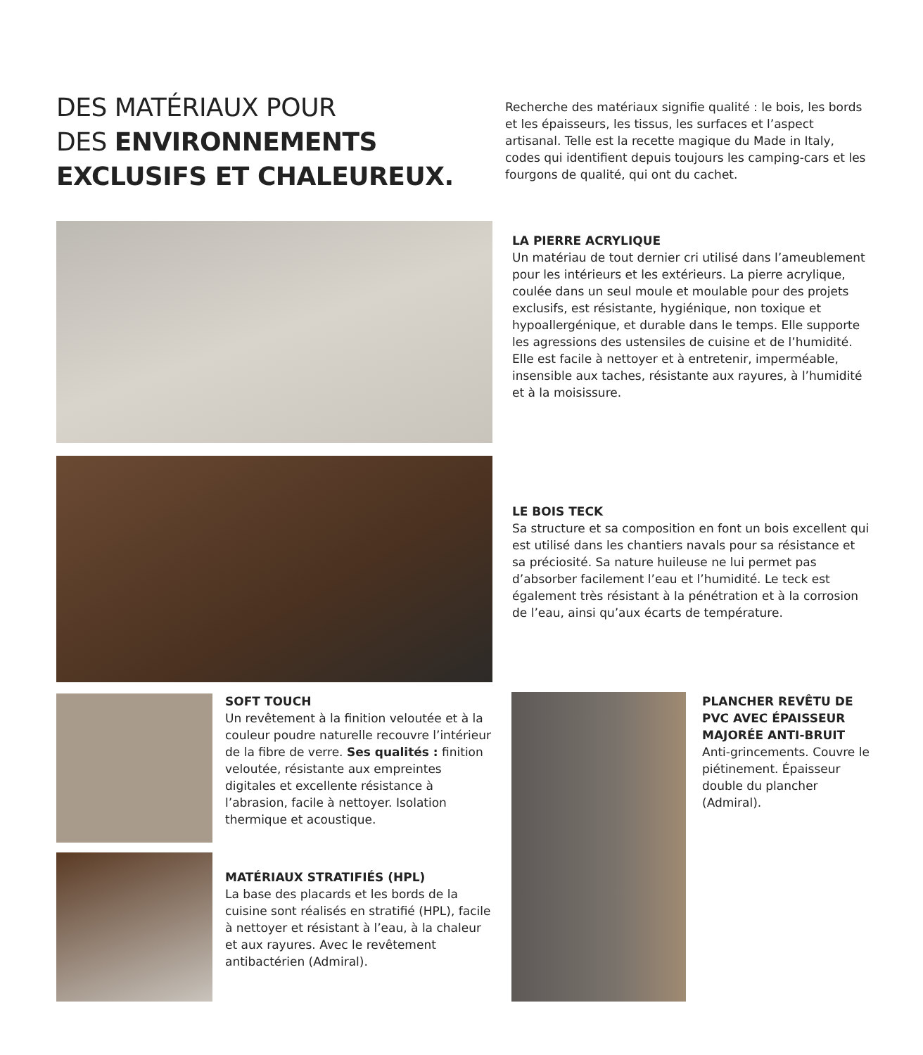DES MATÉRIAUX POUR
DES ENVIRONNEMENTS
EXCLUSIFS ET CHALEUREUX.
Recherche des matériaux signifie qualité : le bois, les bords et les épaisseurs, les tissus, les surfaces et l’aspect artisanal. Telle est la recette magique du Made in Italy, codes qui identifient depuis toujours les camping-cars et les fourgons de qualité, qui ont du cachet.
LA PIERRE ACRYLIQUE
Un matériau de tout dernier cri utilisé dans l’ameublement pour les intérieurs et les extérieurs. La pierre acrylique, coulée dans un seul moule et moulable pour des projets exclusifs, est résistante, hygiénique, non toxique et hypoallergénique, et durable dans le temps. Elle supporte les agressions des ustensiles de cuisine et de l’humidité. Elle est facile à nettoyer et à entretenir, imperméable, insensible aux taches, résistante aux rayures, à l’humidité et à la moisissure.
LE BOIS TECK
Sa structure et sa composition en font un bois excellent qui est utilisé dans les chantiers navals pour sa résistance et sa préciosité. Sa nature huileuse ne lui permet pas d’absorber facilement l’eau et l’humidité. Le teck est également très résistant à la pénétration et à la corrosion de l’eau, ainsi qu’aux écarts de température.
SOFT TOUCH
Un revêtement à la finition veloutée et à la couleur poudre naturelle recouvre l’intérieur de la fibre de verre. Ses qualités : finition veloutée, résistante aux empreintes digitales et excellente résistance à l’abrasion, facile à nettoyer. Isolation thermique et acoustique.
MATÉRIAUX STRATIFIÉS (HPL)
La base des placards et les bords de la cuisine sont réalisés en stratifié (HPL), facile à nettoyer et résistant à l’eau, à la chaleur et aux rayures. Avec le revêtement antibactérien (Admiral).
PLANCHER REVÊTU DE PVC AVEC ÉPAISSEUR MAJORÉE ANTI-BRUIT
Anti-grincements. Couvre le piétinement. Épaisseur double du plancher (Admiral).